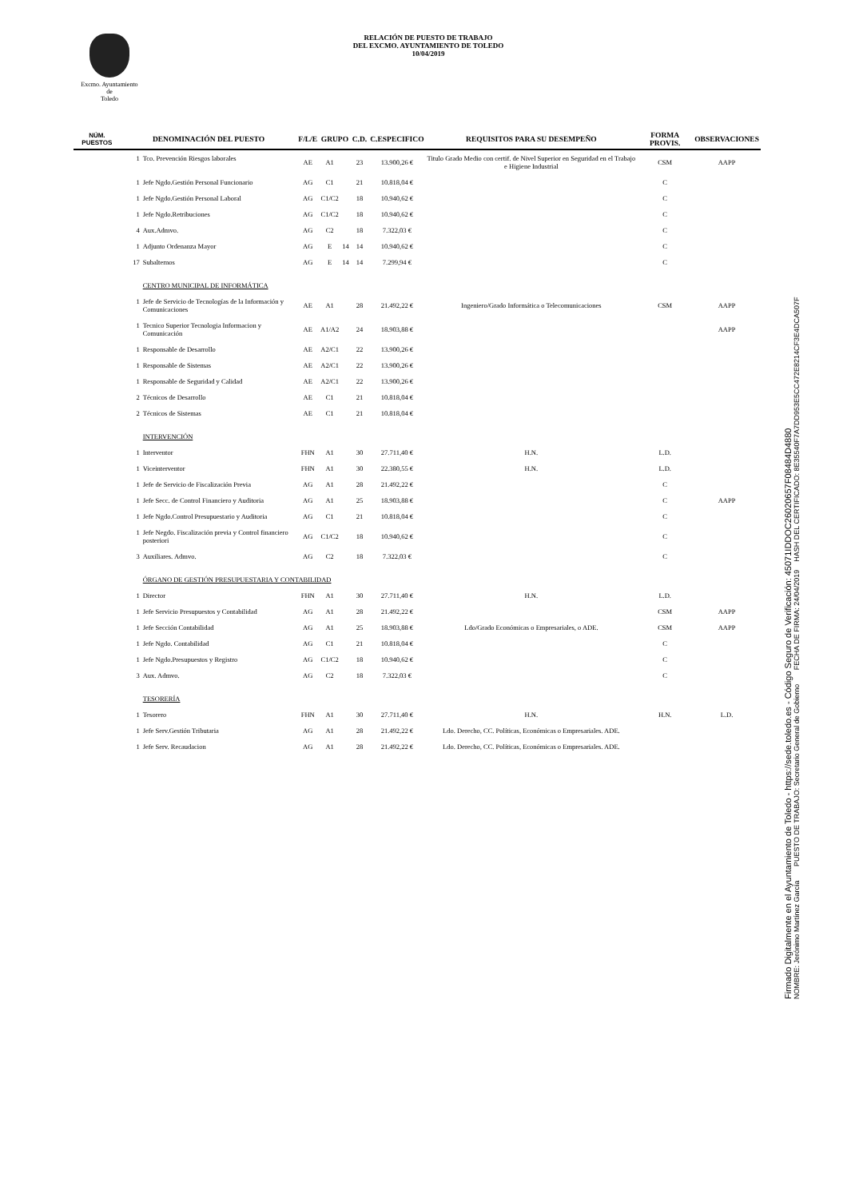Excmo. Ayuntamiento
de
Toledo
RELACIÓN DE PUESTO DE TRABAJO
DEL EXCMO. AYUNTAMIENTO DE TOLEDO
10/04/2019
| NÚM. PUESTOS | DENOMINACIÓN DEL PUESTO | | F/L/E | GRUPO | | C.D. | C.ESPECIFICO | REQUISITOS PARA SU DESEMPEÑO | FORMA PROVIS. | OBSERVACIONES |
| --- | --- | --- | --- | --- | --- | --- | --- | --- | --- | --- |
| | 1 | Tco. Prevención Riesgos laborales | AE | A1 | | 23 | 13.900,26 € | Titulo Grado Medio con certif. de Nivel Superior en Seguridad en el Trabajo e Higiene Industrial | CSM | AAPP |
| | 1 | Jefe Ngdo.Gestión Personal Funcionario | AG | C1 | | 21 | 10.818,04 € | | C | |
| | 1 | Jefe Ngdo.Gestión Personal Laboral | AG | C1/C2 | | 18 | 10.940,62 € | | C | |
| | 1 | Jefe Ngdo.Retribuciones | AG | C1/C2 | | 18 | 10.940,62 € | | C | |
| | 4 | Aux.Admvo. | AG | C2 | | 18 | 7.322,03 € | | C | |
| | 1 | Adjunto Ordenanza Mayor | AG | E | 14 | 14 | 10.940,62 € | | C | |
| | 17 | Subalternos | AG | E | 14 | 14 | 7.299,94 € | | C | |
| | | CENTRO MUNICIPAL DE INFORMÁTICA | | | | | | | | |
| | 1 | Jefe de Servicio de Tecnologías de la Información y Comunicaciones | AE | A1 | | 28 | 21.492,22 € | Ingeniero/Grado Informática o Telecomunicaciones | CSM | AAPP |
| | 1 | Tecnico Superior Tecnologia Informacion y Comunicación | AE | A1/A2 | | 24 | 18.903,88 € | | | AAPP |
| | 1 | Responsable de Desarrollo | AE | A2/C1 | | 22 | 13.900,26 € | | | |
| | 1 | Responsable de Sistemas | AE | A2/C1 | | 22 | 13.900,26 € | | | |
| | 1 | Responsable de Seguridad y Calidad | AE | A2/C1 | | 22 | 13.900,26 € | | | |
| | 2 | Técnicos de Desarrollo | AE | C1 | | 21 | 10.818,04 € | | | |
| | 2 | Técnicos de Sistemas | AE | C1 | | 21 | 10.818,04 € | | | |
| | | INTERVENCIÓN | | | | | | | | |
| | 1 | Interventor | FHN | A1 | | 30 | 27.711,40 € | H.N. | L.D. | |
| | 1 | Viceinterventor | FHN | A1 | | 30 | 22.380,55 € | H.N. | L.D. | |
| | 1 | Jefe de Servicio de Fiscalización Previa | AG | A1 | | 28 | 21.492,22 € | | C | |
| | 1 | Jefe Secc. de Control Financiero y Auditoria | AG | A1 | | 25 | 18.903,88 € | | C | AAPP |
| | 1 | Jefe Ngdo.Control Presupuestario y Auditoria | AG | C1 | | 21 | 10.818,04 € | | C | |
| | 1 | Jefe Negdo. Fiscalización previa y Control financiero posteriori | AG | C1/C2 | | 18 | 10.940,62 € | | C | |
| | 3 | Auxiliares. Admvo. | AG | C2 | | 18 | 7.322,03 € | | C | |
| | | ÓRGANO DE GESTIÓN PRESUPUESTARIA Y CONTABILIDAD | | | | | | | | |
| | 1 | Director | FHN | A1 | | 30 | 27.711,40 € | H.N. | L.D. | |
| | 1 | Jefe Servicio Presupuestos y Contabilidad | AG | A1 | | 28 | 21.492,22 € | | CSM | AAPP |
| | 1 | Jefe Sección Contabilidad | AG | A1 | | 25 | 18.903,88 € | Ldo/Grado Económicas o Empresariales, o ADE. | CSM | AAPP |
| | 1 | Jefe Ngdo. Contabilidad | AG | C1 | | 21 | 10.818,04 € | | C | |
| | 1 | Jefe Ngdo.Presupuestos y Registro | AG | C1/C2 | | 18 | 10.940,62 € | | C | |
| | 3 | Aux. Admvo. | AG | C2 | | 18 | 7.322,03 € | | C | |
| | | TESORERÍA | | | | | | | | |
| | 1 | Tesorero | FHN | A1 | | 30 | 27.711,40 € | H.N. | H.N. | L.D. |
| | 1 | Jefe Serv.Gestión Tributaria | AG | A1 | | 28 | 21.492,22 € | Ldo. Derecho, CC. Políticas, Económicas o Empresariales. ADE. | | |
| | 1 | Jefe Serv. Recaudacion | AG | A1 | | 28 | 21.492,22 € | Ldo. Derecho, CC. Políticas, Económicas o Empresariales. ADE. | | |
Firmado Digitalmente en el Ayuntamiento de Toledo - https://sede.toledo.es - Código Seguro de Verificación: 45071IDDOC26020657F08484D4880
NOMBRE: Jerónimo Martínez García PUESTO DE TRABAJO: Secretario General de Gobierno FECHA DE FIRMA: 24/04/2019 HASH DEL CERTIFICADO: 8E35540F7A7DD953E5CC472E8214CF3E4DCA507F